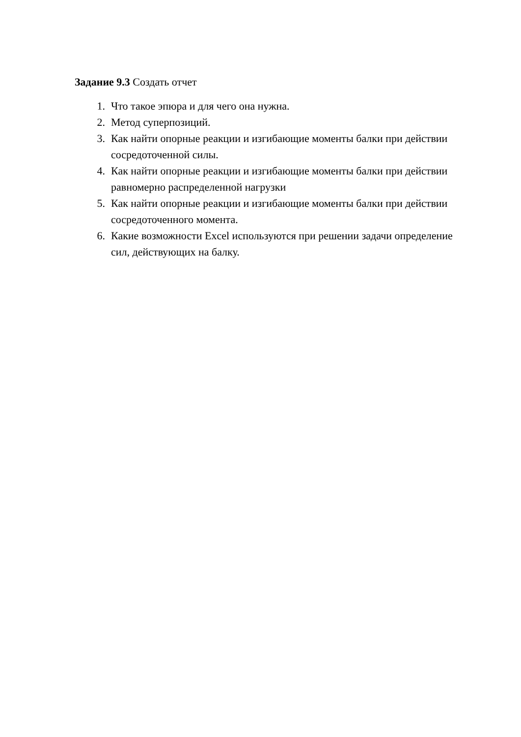Задание 9.3 Создать отчет
1. Что такое эпюра и для чего она нужна.
2. Метод суперпозиций.
3. Как найти опорные реакции и изгибающие моменты балки при действии сосредоточенной силы.
4. Как найти опорные реакции и изгибающие моменты балки при действии равномерно распределенной нагрузки
5. Как найти опорные реакции и изгибающие моменты балки при действии сосредоточенного момента.
6. Какие возможности Excel используются при решении задачи определение сил, действующих на балку.